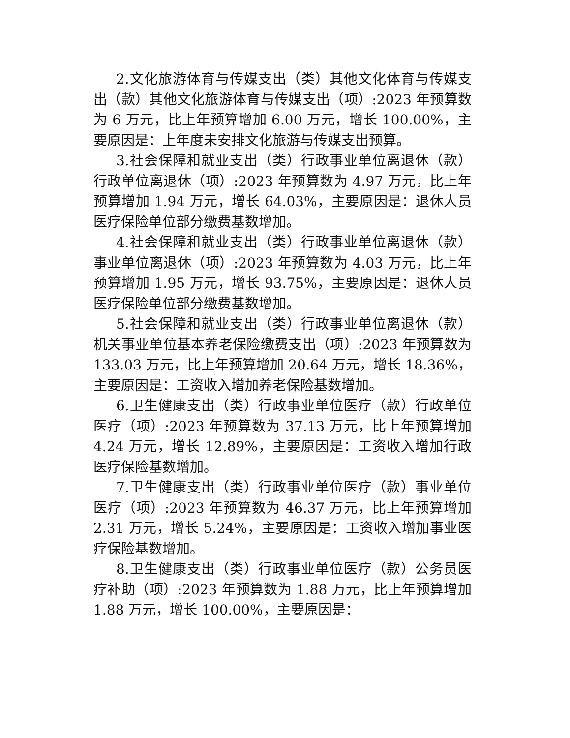2.文化旅游体育与传媒支出（类）其他文化体育与传媒支出（款）其他文化旅游体育与传媒支出（项）:2023 年预算数为 6 万元，比上年预算增加 6.00 万元，增长 100.00%，主要原因是：上年度未安排文化旅游与传媒支出预算。
3.社会保障和就业支出（类）行政事业单位离退休（款）行政单位离退休（项）:2023 年预算数为 4.97 万元，比上年预算增加 1.94 万元，增长 64.03%，主要原因是：退休人员医疗保险单位部分缴费基数增加。
4.社会保障和就业支出（类）行政事业单位离退休（款）事业单位离退休（项）:2023 年预算数为 4.03 万元，比上年预算增加 1.95 万元，增长 93.75%，主要原因是：退休人员医疗保险单位部分缴费基数增加。
5.社会保障和就业支出（类）行政事业单位离退休（款）机关事业单位基本养老保险缴费支出（项）:2023 年预算数为 133.03 万元，比上年预算增加 20.64 万元，增长 18.36%，主要原因是：工资收入增加养老保险基数增加。
6.卫生健康支出（类）行政事业单位医疗（款）行政单位医疗（项）:2023 年预算数为 37.13 万元，比上年预算增加 4.24 万元，增长 12.89%，主要原因是：工资收入增加行政医疗保险基数增加。
7.卫生健康支出（类）行政事业单位医疗（款）事业单位医疗（项）:2023 年预算数为 46.37 万元，比上年预算增加 2.31 万元，增长 5.24%，主要原因是：工资收入增加事业医疗保险基数增加。
8.卫生健康支出（类）行政事业单位医疗（款）公务员医疗补助（项）:2023 年预算数为 1.88 万元，比上年预算增加 1.88 万元，增长 100.00%，主要原因是：